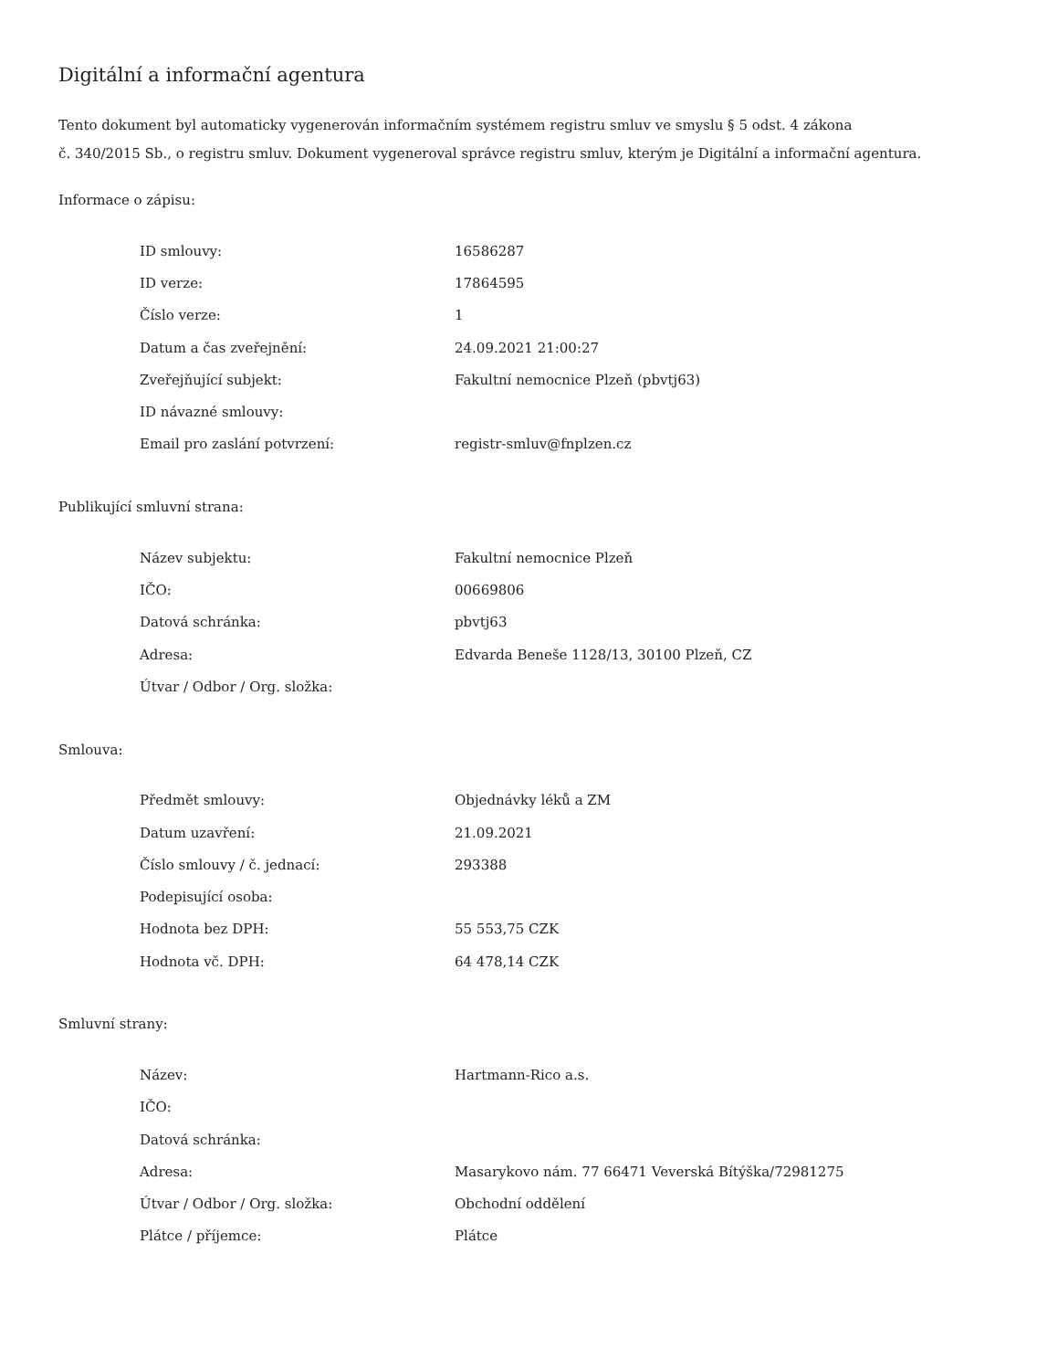Digitální a informační agentura
Tento dokument byl automaticky vygenerován informačním systémem registru smluv ve smyslu § 5 odst. 4 zákona
č. 340/2015 Sb., o registru smluv. Dokument vygeneroval správce registru smluv, kterým je Digitální a informační agentura.
Informace o zápisu:
| ID smlouvy: | 16586287 |
| ID verze: | 17864595 |
| Číslo verze: | 1 |
| Datum a čas zveřejnění: | 24.09.2021 21:00:27 |
| Zveřejňující subjekt: | Fakultní nemocnice Plzeň (pbvtj63) |
| ID návazné smlouvy: | |
| Email pro zaslání potvrzení: | registr-smluv@fnplzen.cz |
Publikující smluvní strana:
| Název subjektu: | Fakultní nemocnice Plzeň |
| IČO: | 00669806 |
| Datová schránka: | pbvtj63 |
| Adresa: | Edvarda Beneše 1128/13, 30100 Plzeň, CZ |
| Útvar / Odbor / Org. složka: | |
Smlouva:
| Předmět smlouvy: | Objednávky léků a ZM |
| Datum uzavření: | 21.09.2021 |
| Číslo smlouvy / č. jednací: | 293388 |
| Podepisující osoba: | |
| Hodnota bez DPH: | 55 553,75 CZK |
| Hodnota vč. DPH: | 64 478,14 CZK |
Smluvní strany:
| Název: | Hartmann-Rico a.s. |
| IČO: | |
| Datová schránka: | |
| Adresa: | Masarykovo nám. 77 66471 Veverská Bítýška/72981275 |
| Útvar / Odbor / Org. složka: | Obchodní oddělení |
| Plátce / příjemce: | Plátce |